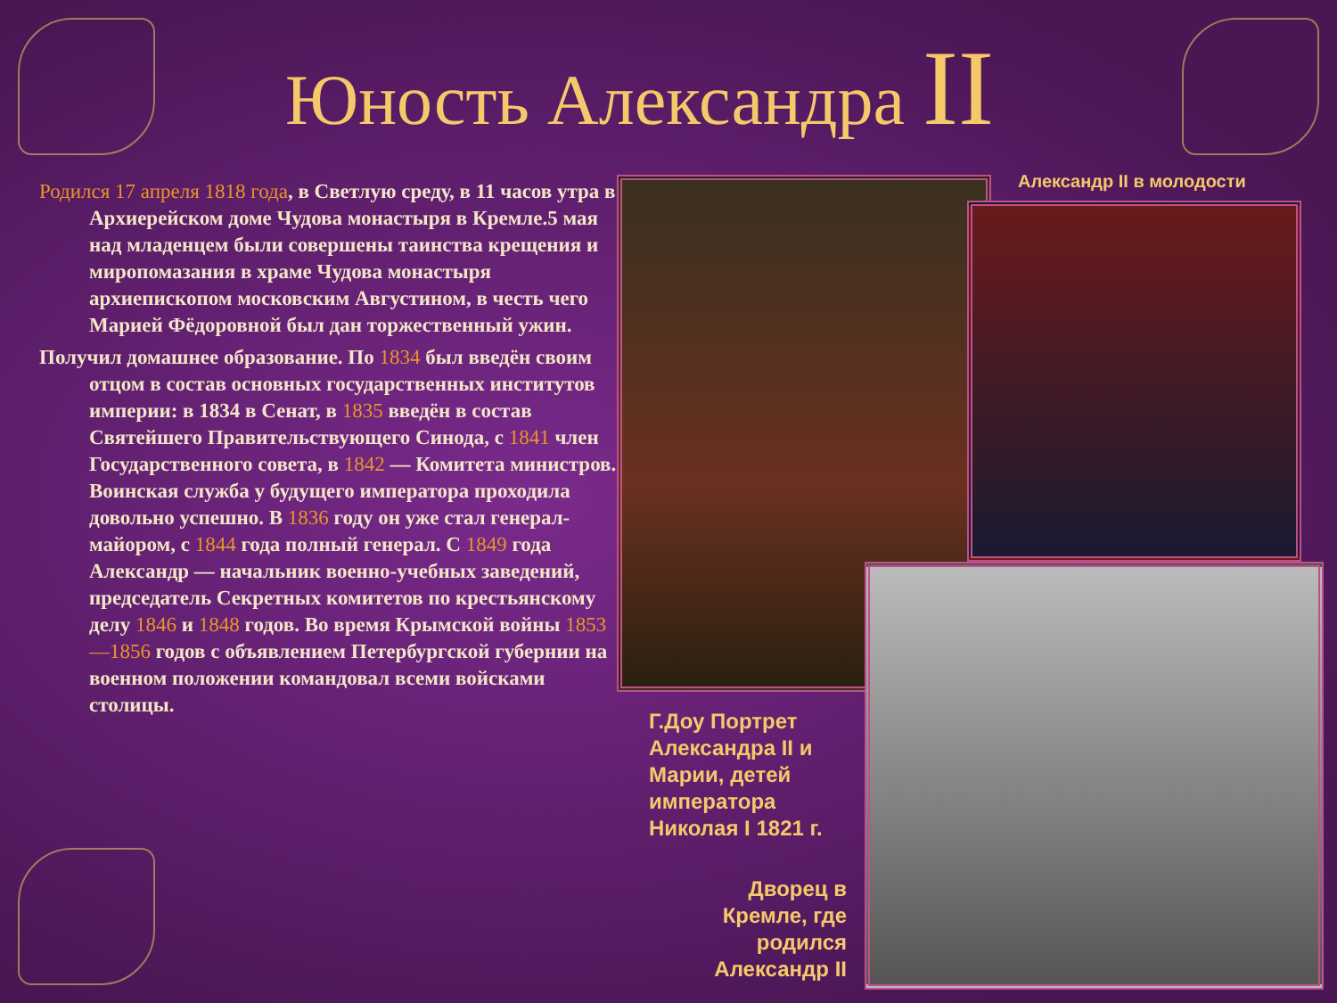Юность Александра II
Родился 17 апреля 1818 года, в Светлую среду, в 11 часов утра в Архиерейском доме Чудова монастыря в Кремле.5 мая над младенцем были совершены таинства крещения и миропомазания в храме Чудова монастыря архиепископом московским Августином, в честь чего Марией Фёдоровной был дан торжественный ужин.
Получил домашнее образование. По 1834 был введён своим отцом в состав основных государственных институтов империи: в 1834 в Сенат, в 1835 введён в состав Святейшего Правительствующего Синода, с 1841 член Государственного совета, в 1842 — Комитета министров. Воинская служба у будущего императора проходила довольно успешно. В 1836 году он уже стал генерал-майором, с 1844 года полный генерал. С 1849 года Александр — начальник военно-учебных заведений, председатель Секретных комитетов по крестьянскому делу 1846 и 1848 годов. Во время Крымской войны 1853—1856 годов с объявлением Петербургской губернии на военном положении командовал всеми войсками столицы.
Александр II в молодости
Г.Доу Портрет Александра II и Марии, детей императора Николая I 1821 г.
Дворец в Кремле, где родился Александр II